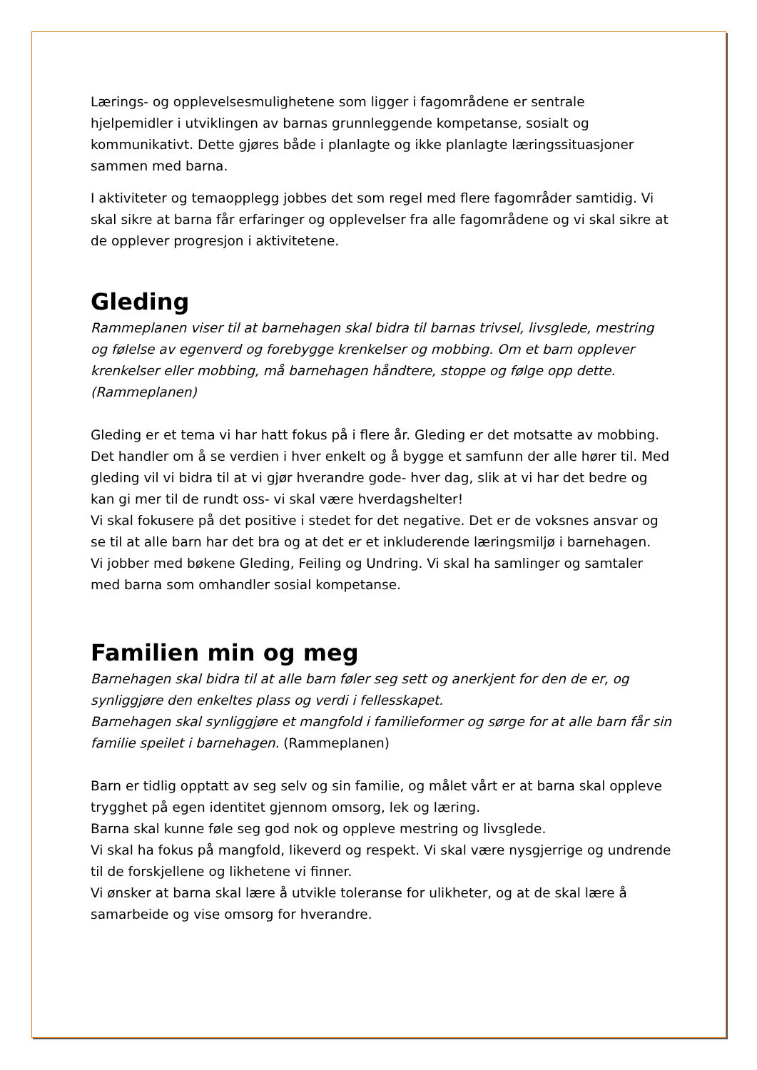Lærings- og opplevelsesmulighetene som ligger i fagområdene er sentrale hjelpemidler i utviklingen av barnas grunnleggende kompetanse, sosialt og kommunikativt. Dette gjøres både i planlagte og ikke planlagte læringssituasjoner sammen med barna.
I aktiviteter og temaopplegg jobbes det som regel med flere fagområder samtidig. Vi skal sikre at barna får erfaringer og opplevelser fra alle fagområdene og vi skal sikre at de opplever progresjon i aktivitetene.
Gleding
Rammeplanen viser til at barnehagen skal bidra til barnas trivsel, livsglede, mestring og følelse av egenverd og forebygge krenkelser og mobbing. Om et barn opplever krenkelser eller mobbing, må barnehagen håndtere, stoppe og følge opp dette. (Rammeplanen)
Gleding er et tema vi har hatt fokus på i flere år. Gleding er det motsatte av mobbing. Det handler om å se verdien i hver enkelt og å bygge et samfunn der alle hører til. Med gleding vil vi bidra til at vi gjør hverandre gode- hver dag, slik at vi har det bedre og kan gi mer til de rundt oss- vi skal være hverdagshelter!
Vi skal fokusere på det positive i stedet for det negative. Det er de voksnes ansvar og se til at alle barn har det bra og at det er et inkluderende læringsmiljø i barnehagen.
Vi jobber med bøkene Gleding, Feiling og Undring. Vi skal ha samlinger og samtaler med barna som omhandler sosial kompetanse.
Familien min og meg
Barnehagen skal bidra til at alle barn føler seg sett og anerkjent for den de er, og synliggjøre den enkeltes plass og verdi i fellesskapet.
Barnehagen skal synliggjøre et mangfold i familieformer og sørge for at alle barn får sin familie speilet i barnehagen. (Rammeplanen)
Barn er tidlig opptatt av seg selv og sin familie, og målet vårt er at barna skal oppleve trygghet på egen identitet gjennom omsorg, lek og læring.
Barna skal kunne føle seg god nok og oppleve mestring og livsglede.
Vi skal ha fokus på mangfold, likeverd og respekt. Vi skal være nysgjerrige og undrende til de forskjellene og likhetene vi finner.
Vi ønsker at barna skal lære å utvikle toleranse for ulikheter, og at de skal lære å samarbeide og vise omsorg for hverandre.